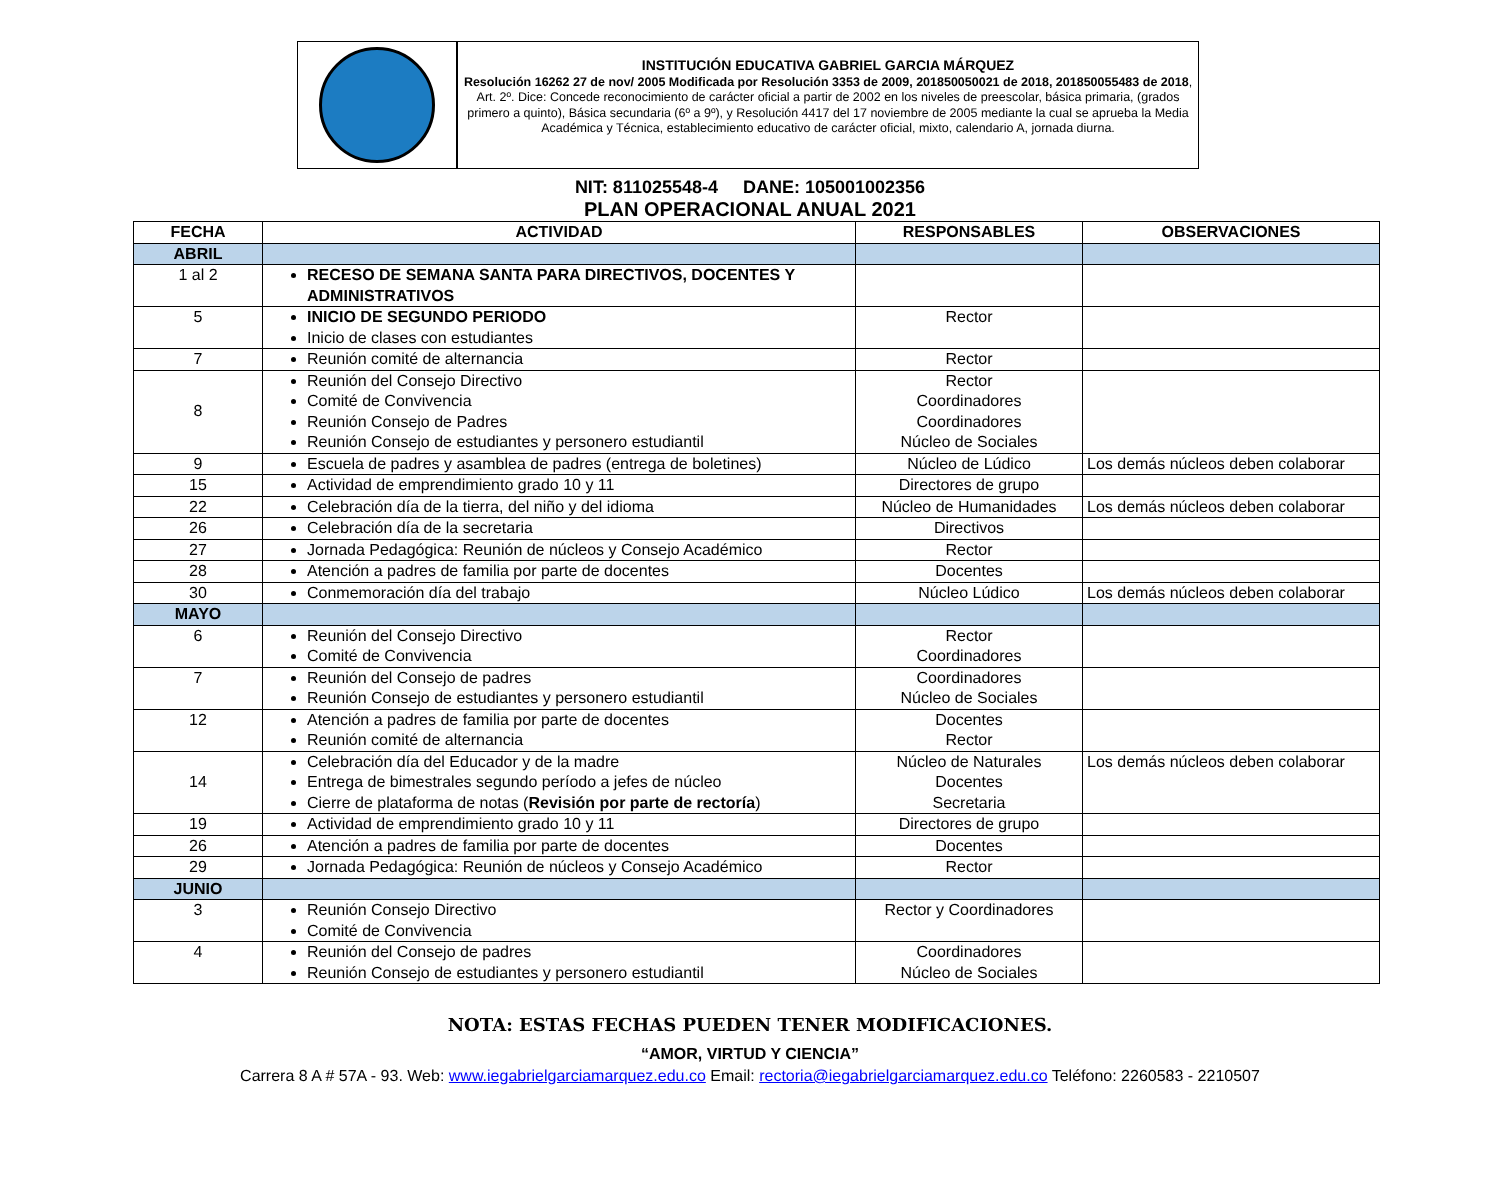INSTITUCIÓN EDUCATIVA GABRIEL GARCIA MÁRQUEZ
Resolución 16262 27 de nov/ 2005 Modificada por Resolución 3353 de 2009, 201850050021 de 2018, 201850055483 de 2018, Art. 2º. Dice: Concede reconocimiento de carácter oficial a partir de 2002 en los niveles de preescolar, básica primaria, (grados primero a quinto), Básica secundaria (6º a 9º), y Resolución 4417 del 17 noviembre de 2005 mediante la cual se aprueba la Media Académica y Técnica, establecimiento educativo de carácter oficial, mixto, calendario A, jornada diurna.
NIT: 811025548-4 DANE: 105001002356
PLAN OPERACIONAL ANUAL 2021
| FECHA | ACTIVIDAD | RESPONSABLES | OBSERVACIONES |
| --- | --- | --- | --- |
| ABRIL | | | |
| 1 al 2 | RECESO DE SEMANA SANTA PARA DIRECTIVOS, DOCENTES Y ADMINISTRATIVOS | | |
| 5 | INICIO DE SEGUNDO PERIODO Inicio de clases con estudiantes | Rector | |
| 7 | Reunión comité de alternancia | Rector | |
| 8 | Reunión del Consejo Directivo Comité de Convivencia Reunión Consejo de Padres Reunión Consejo de estudiantes y personero estudiantil | Rector Coordinadores Coordinadores Núcleo de Sociales | |
| 9 | Escuela de padres y asamblea de padres (entrega de boletines) | Núcleo de Lúdico | Los demás núcleos deben colaborar |
| 15 | Actividad de emprendimiento grado 10 y 11 | Directores de grupo | |
| 22 | Celebración día de la tierra, del niño y del idioma | Núcleo de Humanidades | Los demás núcleos deben colaborar |
| 26 | Celebración día de la secretaria | Directivos | |
| 27 | Jornada Pedagógica: Reunión de núcleos y Consejo Académico | Rector | |
| 28 | Atención a padres de familia por parte de docentes | Docentes | |
| 30 | Conmemoración día del trabajo | Núcleo Lúdico | Los demás núcleos deben colaborar |
| MAYO | | | |
| 6 | Reunión del Consejo Directivo Comité de Convivencia | Rector Coordinadores | |
| 7 | Reunión del Consejo de padres Reunión Consejo de estudiantes y personero estudiantil | Coordinadores Núcleo de Sociales | |
| 12 | Atención a padres de familia por parte de docentes Reunión comité de alternancia | Docentes Rector | |
| 14 | Celebración día del Educador y de la madre Entrega de bimestrales segundo período a jefes de núcleo Cierre de plataforma de notas ( Revisión por parte de rectoría ) | Núcleo de Naturales Docentes Secretaria | Los demás núcleos deben colaborar |
| 19 | Actividad de emprendimiento grado 10 y 11 | Directores de grupo | |
| 26 | Atención a padres de familia por parte de docentes | Docentes | |
| 29 | Jornada Pedagógica: Reunión de núcleos y Consejo Académico | Rector | |
| JUNIO | | | |
| 3 | Reunión Consejo Directivo Comité de Convivencia | Rector y Coordinadores | |
| 4 | Reunión del Consejo de padres Reunión Consejo de estudiantes y personero estudiantil | Coordinadores Núcleo de Sociales | |
NOTA: ESTAS FECHAS PUEDEN TENER MODIFICACIONES.
“AMOR, VIRTUD Y CIENCIA”
Carrera 8 A # 57A - 93. Web: www.iegabrielgarciamarquez.edu.co Email: rectoria@iegabrielgarciamarquez.edu.co Teléfono: 2260583 - 2210507